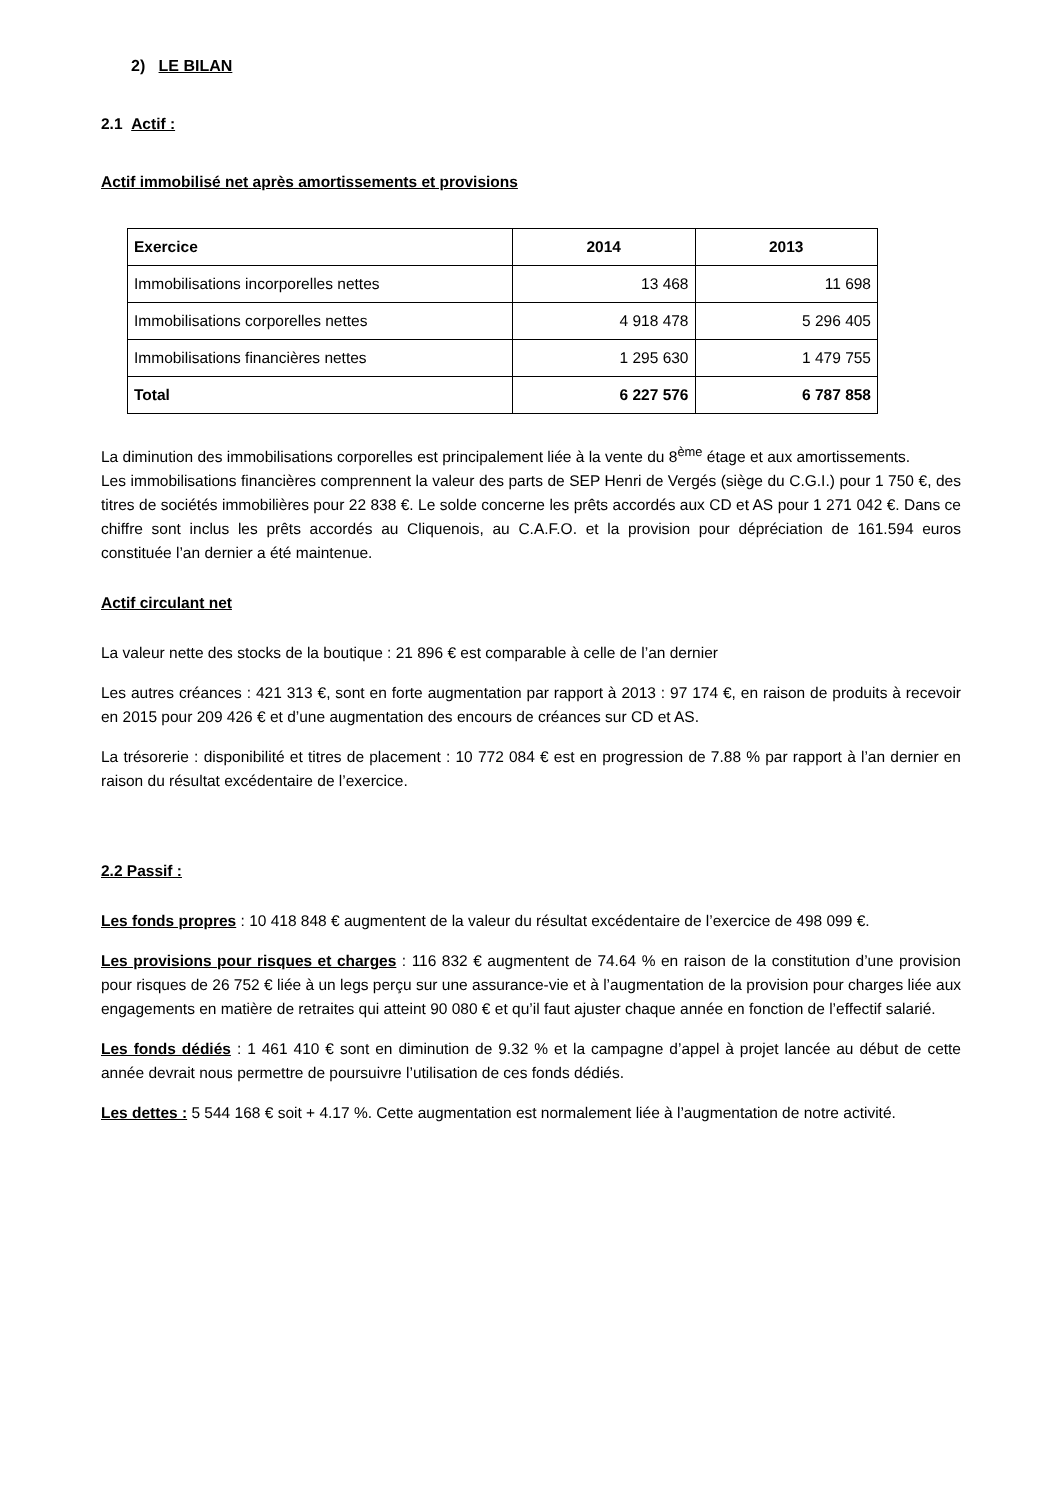2) LE BILAN
2.1 Actif :
Actif immobilisé net après amortissements et provisions
| Exercice | 2014 | 2013 |
| --- | --- | --- |
| Immobilisations incorporelles nettes | 13 468 | 11 698 |
| Immobilisations corporelles nettes | 4 918 478 | 5 296 405 |
| Immobilisations financières nettes | 1 295 630 | 1 479 755 |
| Total | 6 227 576 | 6 787 858 |
La diminution des immobilisations corporelles est principalement liée à la vente du 8<sup>ème</sup> étage et aux amortissements.
Les immobilisations financières comprennent la valeur des parts de SEP Henri de Vergés (siège du C.G.I.) pour 1 750 €, des titres de sociétés immobilières pour 22 838 €. Le solde concerne les prêts accordés aux CD et AS pour 1 271 042 €. Dans ce chiffre sont inclus les prêts accordés au Cliquenois, au C.A.F.O. et la provision pour dépréciation de 161.594 euros constituée l’an dernier a été maintenue.
Actif circulant net
La valeur nette des stocks de la boutique : 21 896 € est comparable à celle de l’an dernier
Les autres créances : 421 313 €, sont en forte augmentation par rapport à 2013 : 97 174 €, en raison de produits à recevoir en 2015 pour 209 426 € et d’une augmentation des encours de créances sur CD et AS.
La trésorerie : disponibilité et titres de placement : 10 772 084 € est en progression de 7.88 % par rapport à l’an dernier en raison du résultat excédentaire de l’exercice.
2.2 Passif :
Les fonds propres : 10 418 848 € augmentent de la valeur du résultat excédentaire de l’exercice de 498 099 €.
Les provisions pour risques et charges : 116 832 € augmentent de 74.64 % en raison de la constitution d’une provision pour risques de 26 752 € liée à un legs perçu sur une assurance-vie et à l’augmentation de la provision pour charges liée aux engagements en matière de retraites qui atteint 90 080 € et qu’il faut ajuster chaque année en fonction de l’effectif salarié.
Les fonds dédiés : 1 461 410 € sont en diminution de 9.32 % et la campagne d’appel à projet lancée au début de cette année devrait nous permettre de poursuivre l’utilisation de ces fonds dédiés.
Les dettes : 5 544 168 € soit + 4.17 %. Cette augmentation est normalement liée à l’augmentation de notre activité.